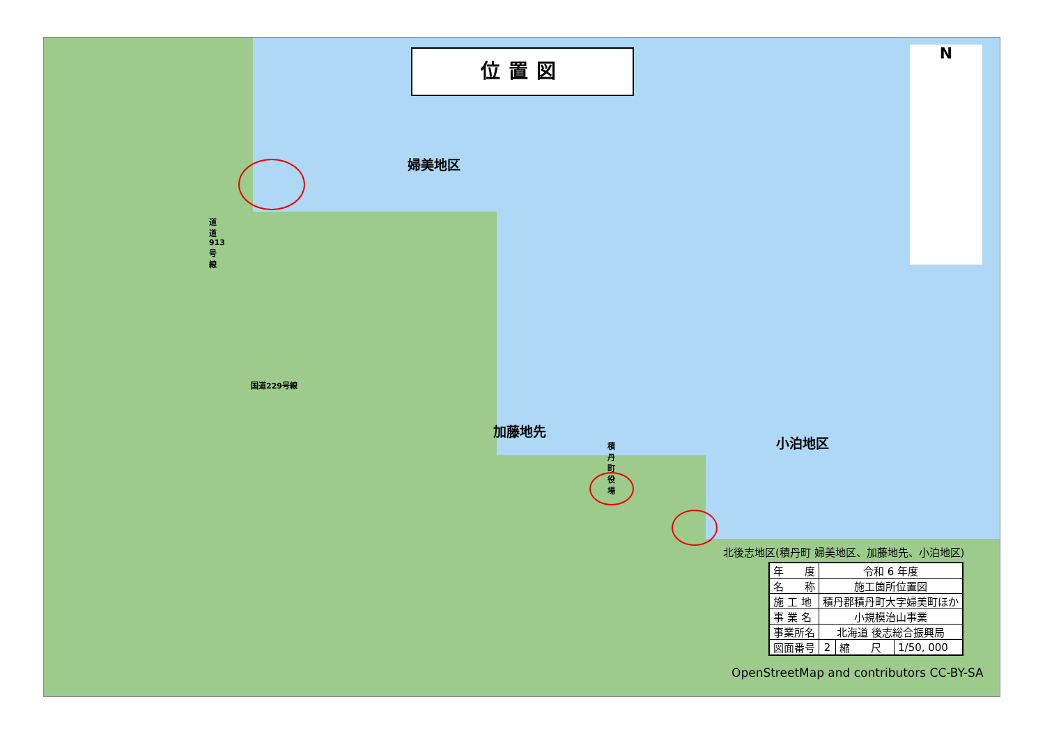位置図
婦美地区
加藤地先
小泊地区
道道913号線
国道229号線
積丹町役場
N
北後志地区(積丹町 婦美地区、加藤地先、小泊地区)
| 年 度 | 令和 6 年度 | | |
| 名 称 | 施工箇所位置図 | | |
| 施 工 地 | 積丹郡積丹町大字婦美町ほか | | |
| 事 業 名 | 小規模治山事業 | | |
| 事業所名 | 北海道 後志総合振興局 | | |
| 図面番号 | 2 | 縮 尺 | 1/50, 000 |
OpenStreetMap and contributors CC-BY-SA